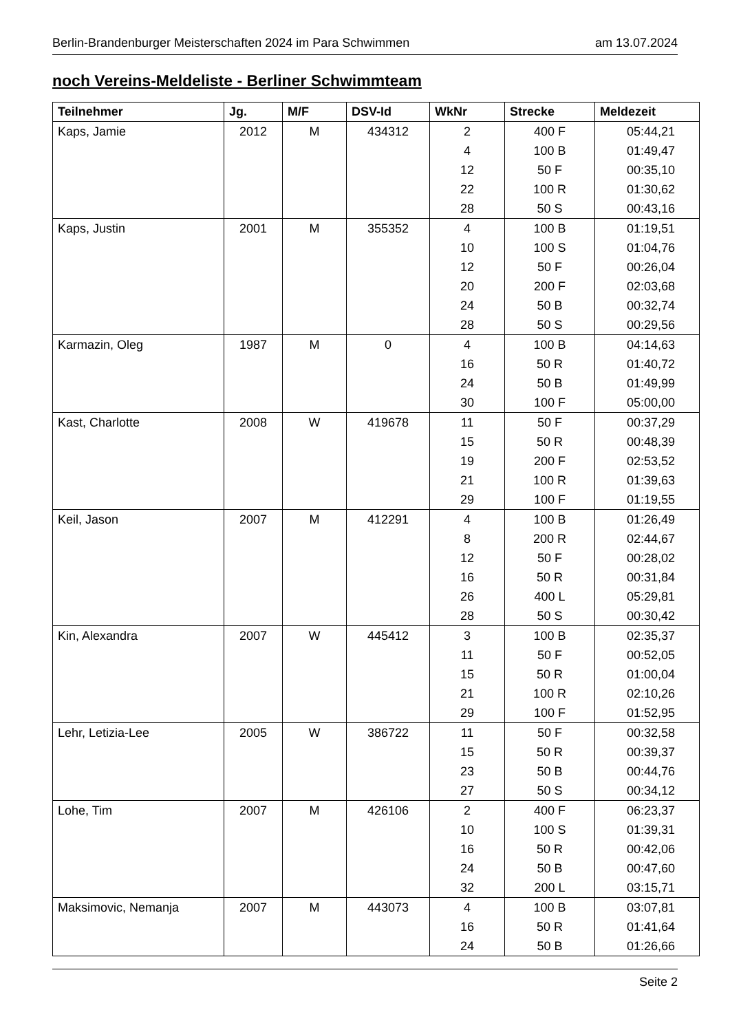Berlin-Brandenburger Meisterschaften 2024 im Para Schwimmen am 13.07.2024
noch Vereins-Meldeliste - Berliner Schwimmteam
| Teilnehmer | Jg. | M/F | DSV-Id | WkNr | Strecke | Meldezeit |
| --- | --- | --- | --- | --- | --- | --- |
| Kaps, Jamie | 2012 | M | 434312 | 2 | 400 F | 05:44,21 |
| | | | | 4 | 100 B | 01:49,47 |
| | | | | 12 | 50 F | 00:35,10 |
| | | | | 22 | 100 R | 01:30,62 |
| | | | | 28 | 50 S | 00:43,16 |
| Kaps, Justin | 2001 | M | 355352 | 4 | 100 B | 01:19,51 |
| | | | | 10 | 100 S | 01:04,76 |
| | | | | 12 | 50 F | 00:26,04 |
| | | | | 20 | 200 F | 02:03,68 |
| | | | | 24 | 50 B | 00:32,74 |
| | | | | 28 | 50 S | 00:29,56 |
| Karmazin, Oleg | 1987 | M | 0 | 4 | 100 B | 04:14,63 |
| | | | | 16 | 50 R | 01:40,72 |
| | | | | 24 | 50 B | 01:49,99 |
| | | | | 30 | 100 F | 05:00,00 |
| Kast, Charlotte | 2008 | W | 419678 | 11 | 50 F | 00:37,29 |
| | | | | 15 | 50 R | 00:48,39 |
| | | | | 19 | 200 F | 02:53,52 |
| | | | | 21 | 100 R | 01:39,63 |
| | | | | 29 | 100 F | 01:19,55 |
| Keil, Jason | 2007 | M | 412291 | 4 | 100 B | 01:26,49 |
| | | | | 8 | 200 R | 02:44,67 |
| | | | | 12 | 50 F | 00:28,02 |
| | | | | 16 | 50 R | 00:31,84 |
| | | | | 26 | 400 L | 05:29,81 |
| | | | | 28 | 50 S | 00:30,42 |
| Kin, Alexandra | 2007 | W | 445412 | 3 | 100 B | 02:35,37 |
| | | | | 11 | 50 F | 00:52,05 |
| | | | | 15 | 50 R | 01:00,04 |
| | | | | 21 | 100 R | 02:10,26 |
| | | | | 29 | 100 F | 01:52,95 |
| Lehr, Letizia-Lee | 2005 | W | 386722 | 11 | 50 F | 00:32,58 |
| | | | | 15 | 50 R | 00:39,37 |
| | | | | 23 | 50 B | 00:44,76 |
| | | | | 27 | 50 S | 00:34,12 |
| Lohe, Tim | 2007 | M | 426106 | 2 | 400 F | 06:23,37 |
| | | | | 10 | 100 S | 01:39,31 |
| | | | | 16 | 50 R | 00:42,06 |
| | | | | 24 | 50 B | 00:47,60 |
| | | | | 32 | 200 L | 03:15,71 |
| Maksimovic, Nemanja | 2007 | M | 443073 | 4 | 100 B | 03:07,81 |
| | | | | 16 | 50 R | 01:41,64 |
| | | | | 24 | 50 B | 01:26,66 |
Seite 2